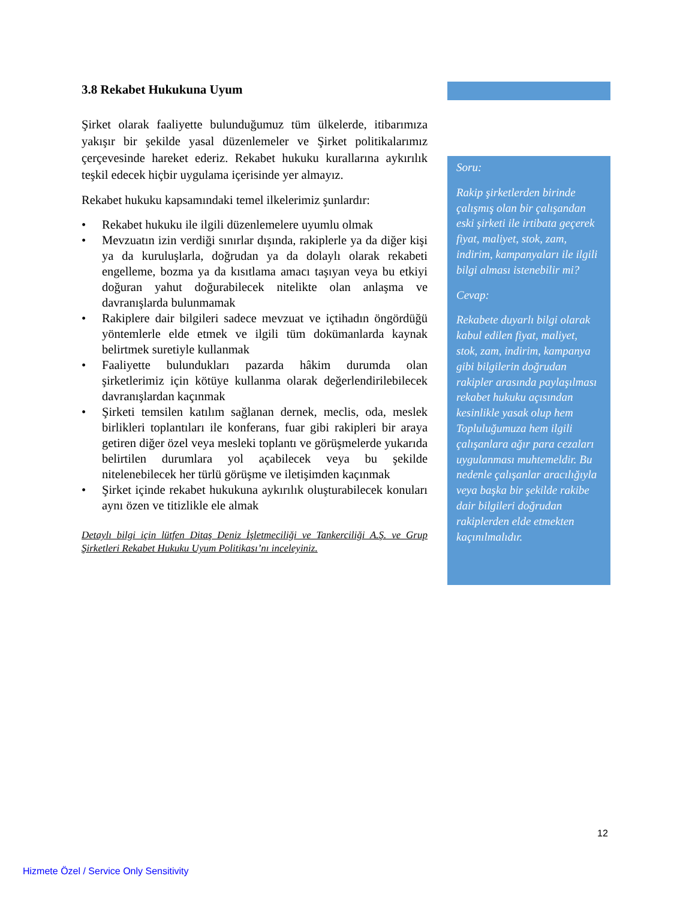3.8 Rekabet Hukukuna Uyum
Şirket olarak faaliyette bulunduğumuz tüm ülkelerde, itibarımıza yakışır bir şekilde yasal düzenlemeler ve Şirket politikalarımız çerçevesinde hareket ederiz. Rekabet hukuku kurallarına aykırılık teşkil edecek hiçbir uygulama içerisinde yer almayız.
Rekabet hukuku kapsamındaki temel ilkelerimiz şunlardır:
• Rekabet hukuku ile ilgili düzenlemelere uyumlu olmak
• Mevzuatın izin verdiği sınırlar dışında, rakiplerle ya da diğer kişi ya da kuruluşlarla, doğrudan ya da dolaylı olarak rekabeti engelleme, bozma ya da kısıtlama amacı taşıyan veya bu etkiyi doğuran yahut doğurabilecek nitelikte olan anlaşma ve davranışlarda bulunmamak
• Rakiplere dair bilgileri sadece mevzuat ve içtihadın öngördüğü yöntemlerle elde etmek ve ilgili tüm dokümanlarda kaynak belirtmek suretiyle kullanmak
• Faaliyette bulundukları pazarda hâkim durumda olan şirketlerimiz için kötüye kullanma olarak değerlendirilebilecek davranışlardan kaçınmak
• Şirketi temsilen katılım sağlanan dernek, meclis, oda, meslek birlikleri toplantıları ile konferans, fuar gibi rakipleri bir araya getiren diğer özel veya mesleki toplantı ve görüşmelerde yukarıda belirtilen durumlara yol açabilecek veya bu şekilde nitelenebilecek her türlü görüşme ve iletişimden kaçınmak
• Şirket içinde rekabet hukukuna aykırılık oluşturabilecek konuları aynı özen ve titizlikle ele almak
Detaylı bilgi için lütfen Ditaş Deniz İşletmeciliği ve Tankerciliği A.Ş. ve Grup Şirketleri Rekabet Hukuku Uyum Politikası’nı inceleyiniz.
Soru:
Rakip şirketlerden birinde çalışmış olan bir çalışandan eski şirketi ile irtibata geçerek fiyat, maliyet, stok, zam, indirim, kampanyaları ile ilgili bilgi alması istenebilir mi?
Cevap:
Rekabete duyarlı bilgi olarak kabul edilen fiyat, maliyet, stok, zam, indirim, kampanya gibi bilgilerin doğrudan rakipler arasında paylaşılması rekabet hukuku açısından kesinlikle yasak olup hem Topluluğumuza hem ilgili çalışanlara ağır para cezaları uygulanması muhtemeldir. Bu nedenle çalışanlar aracılığıyla veya başka bir şekilde rakibe dair bilgileri doğrudan rakiplerden elde etmekten kaçınılmalıdır.
12
Hizmete Özel / Service Only Sensitivity